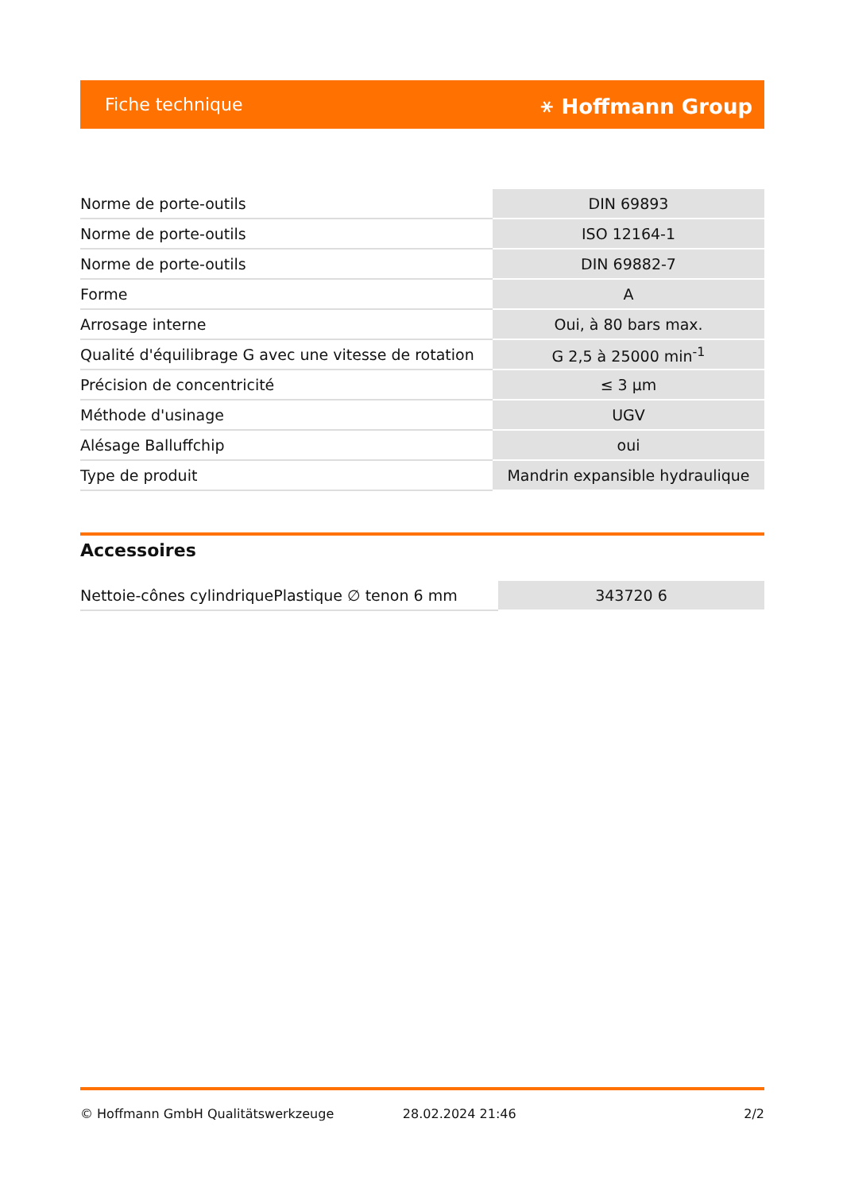Fiche technique ⚹ Hoffmann Group
| Norme de porte-outils | DIN 69893 |
| Norme de porte-outils | ISO 12164-1 |
| Norme de porte-outils | DIN 69882-7 |
| Forme | A |
| Arrosage interne | Oui, à 80 bars max. |
| Qualité d'équilibrage G avec une vitesse de rotation | G 2,5 à 25000 min<sup>-1</sup> |
| Précision de concentricité | ≤ 3 µm |
| Méthode d'usinage | UGV |
| Alésage Balluffchip | oui |
| Type de produit | Mandrin expansible hydraulique |
Accessoires
| Nettoie-cônes cylindriquePlastique ∅ tenon 6 mm | 343720 6 |
© Hoffmann GmbH Qualitätswerkzeuge 28.02.2024 21:46 2/2